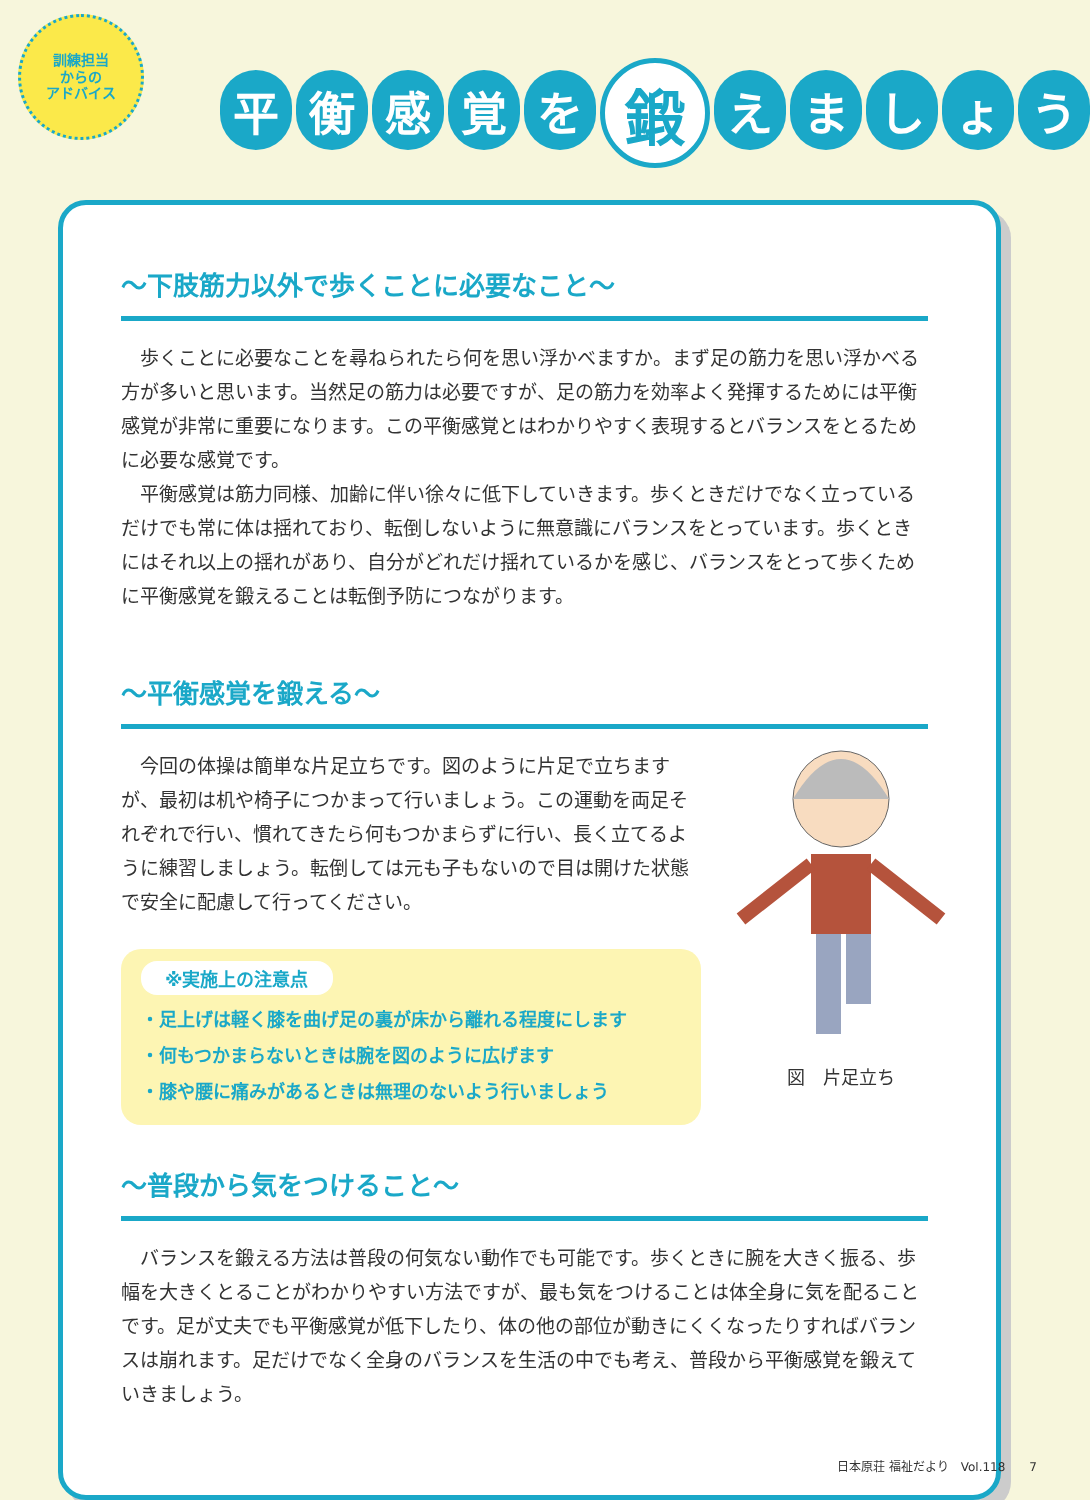訓練担当
からの
アドバイス
平衡感覚を 鍛 えましょう
～下肢筋力以外で歩くことに必要なこと～
歩くことに必要なことを尋ねられたら何を思い浮かべますか。まず足の筋力を思い浮かべる方が多いと思います。当然足の筋力は必要ですが、足の筋力を効率よく発揮するためには平衡感覚が非常に重要になります。この平衡感覚とはわかりやすく表現するとバランスをとるために必要な感覚です。
平衡感覚は筋力同様、加齢に伴い徐々に低下していきます。歩くときだけでなく立っているだけでも常に体は揺れており、転倒しないように無意識にバランスをとっています。歩くときにはそれ以上の揺れがあり、自分がどれだけ揺れているかを感じ、バランスをとって歩くために平衡感覚を鍛えることは転倒予防につながります。
～平衡感覚を鍛える～
今回の体操は簡単な片足立ちです。図のように片足で立ちますが、最初は机や椅子につかまって行いましょう。この運動を両足それぞれで行い、慣れてきたら何もつかまらずに行い、長く立てるように練習しましょう。転倒しては元も子もないので目は開けた状態で安全に配慮して行ってください。
※実施上の注意点
・足上げは軽く膝を曲げ足の裏が床から離れる程度にします
・何もつかまらないときは腕を図のように広げます
・膝や腰に痛みがあるときは無理のないよう行いましょう
図　片足立ち
～普段から気をつけること～
バランスを鍛える方法は普段の何気ない動作でも可能です。歩くときに腕を大きく振る、歩幅を大きくとることがわかりやすい方法ですが、最も気をつけることは体全身に気を配ることです。足が丈夫でも平衡感覚が低下したり、体の他の部位が動きにくくなったりすればバランスは崩れます。足だけでなく全身のバランスを生活の中でも考え、普段から平衡感覚を鍛えていきましょう。
日本原荘 福祉だより　Vol.118　　7